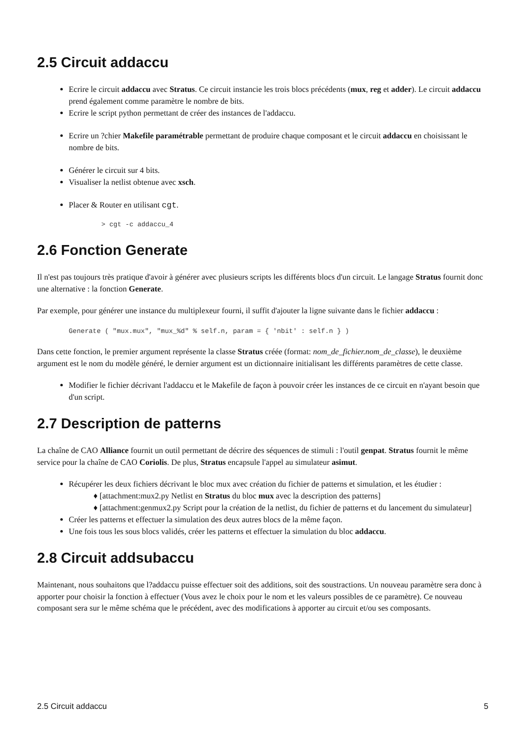2.5 Circuit addaccu
Ecrire le circuit addaccu avec Stratus. Ce circuit instancie les trois blocs précédents (mux, reg et adder). Le circuit addaccu prend également comme paramètre le nombre de bits.
Ecrire le script python permettant de créer des instances de l'addaccu.
Ecrire un ?chier Makefile paramétrable permettant de produire chaque composant et le circuit addaccu en choisissant le nombre de bits.
Générer le circuit sur 4 bits.
Visualiser la netlist obtenue avec xsch.
Placer & Router en utilisant cgt.
> cgt -c addaccu_4
2.6 Fonction Generate
Il n'est pas toujours très pratique d'avoir à générer avec plusieurs scripts les différents blocs d'un circuit. Le langage Stratus fournit donc une alternative : la fonction Generate.
Par exemple, pour générer une instance du multiplexeur fourni, il suffit d'ajouter la ligne suivante dans le fichier addaccu :
Generate ( "mux.mux", "mux_%d" % self.n, param = { 'nbit' : self.n } )
Dans cette fonction, le premier argument représente la classe Stratus créée (format: nom_de_fichier.nom_de_classe), le deuxième argument est le nom du modèle généré, le dernier argument est un dictionnaire initialisant les différents paramètres de cette classe.
Modifier le fichier décrivant l'addaccu et le Makefile de façon à pouvoir créer les instances de ce circuit en n'ayant besoin que d'un script.
2.7 Description de patterns
La chaîne de CAO Alliance fournit un outil permettant de décrire des séquences de stimuli : l'outil genpat. Stratus fournit le même service pour la chaîne de CAO Coriolis. De plus, Stratus encapsule l'appel au simulateur asimut.
Récupérer les deux fichiers décrivant le bloc mux avec création du fichier de patterns et simulation, et les étudier :
♦ [attachment:mux2.py Netlist en Stratus du bloc mux avec la description des patterns]
♦ [attachment:genmux2.py Script pour la création de la netlist, du fichier de patterns et du lancement du simulateur]
Créer les patterns et effectuer la simulation des deux autres blocs de la même façon.
Une fois tous les sous blocs validés, créer les patterns et effectuer la simulation du bloc addaccu.
2.8 Circuit addsubaccu
Maintenant, nous souhaitons que l?addaccu puisse effectuer soit des additions, soit des soustractions. Un nouveau paramètre sera donc à apporter pour choisir la fonction à effectuer (Vous avez le choix pour le nom et les valeurs possibles de ce paramètre). Ce nouveau composant sera sur le même schéma que le précédent, avec des modifications à apporter au circuit et/ou ses composants.
2.5 Circuit addaccu 5